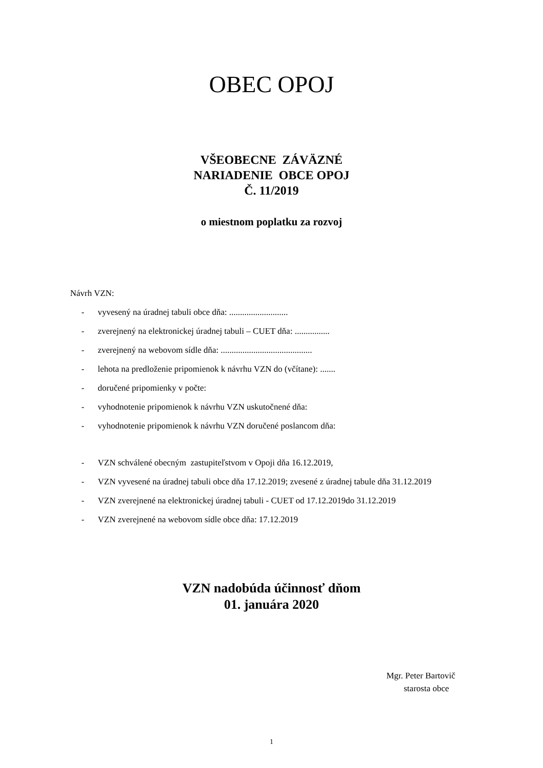OBEC OPOJ
VŠEOBECNE ZÁVÄZNÉ
NARIADENIE OBCE OPOJ
Č. 11/2019
o miestnom poplatku za rozvoj
Návrh VZN:
- vyvesený na úradnej tabuli obce dňa: ...........................
- zverejnený na elektronickej úradnej tabuli – CUET dňa: ................
- zverejnený na webovom sídle dňa: ..........................................
- lehota na predloženie pripomienok k návrhu VZN do (včítane): .......
- doručené pripomienky v počte:
- vyhodnotenie pripomienok k návrhu VZN uskutočnené dňa:
- vyhodnotenie pripomienok k návrhu VZN doručené poslancom dňa:
- VZN schválené obecným zastupiteľstvom v Opoji dňa 16.12.2019,
- VZN vyvesené na úradnej tabuli obce dňa 17.12.2019; zvesené z úradnej tabule dňa 31.12.2019
- VZN zverejnené na elektronickej úradnej tabuli - CUET od 17.12.2019do 31.12.2019
- VZN zverejnené na webovom sídle obce dňa: 17.12.2019
VZN nadobúda účinnosť dňom
01. januára 2020
Mgr. Peter Bartovič
starosta obce
1